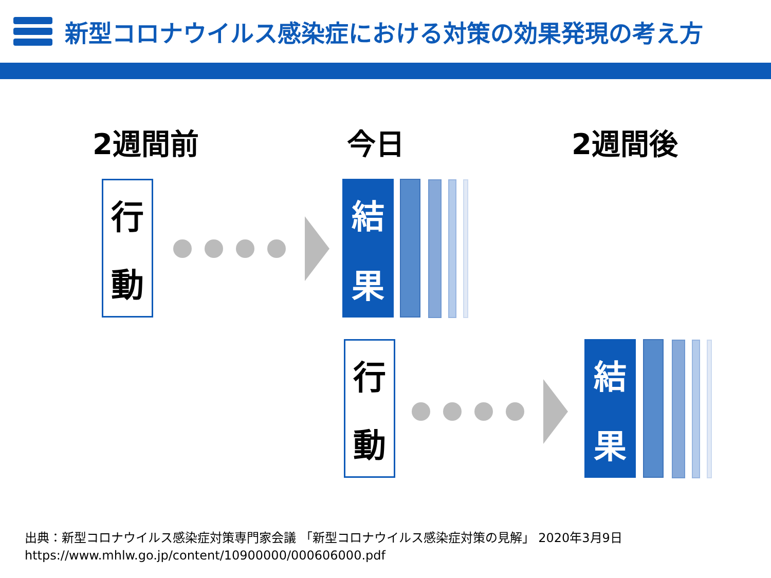新型コロナウイルス感染症における対策の効果発現の考え方
2週間前 今日 2週間後
行
動
結
果
行
動
結
果
出典：新型コロナウイルス感染症対策専門家会議 「新型コロナウイルス感染症対策の見解」 2020年3月9日
https://www.mhlw.go.jp/content/10900000/000606000.pdf